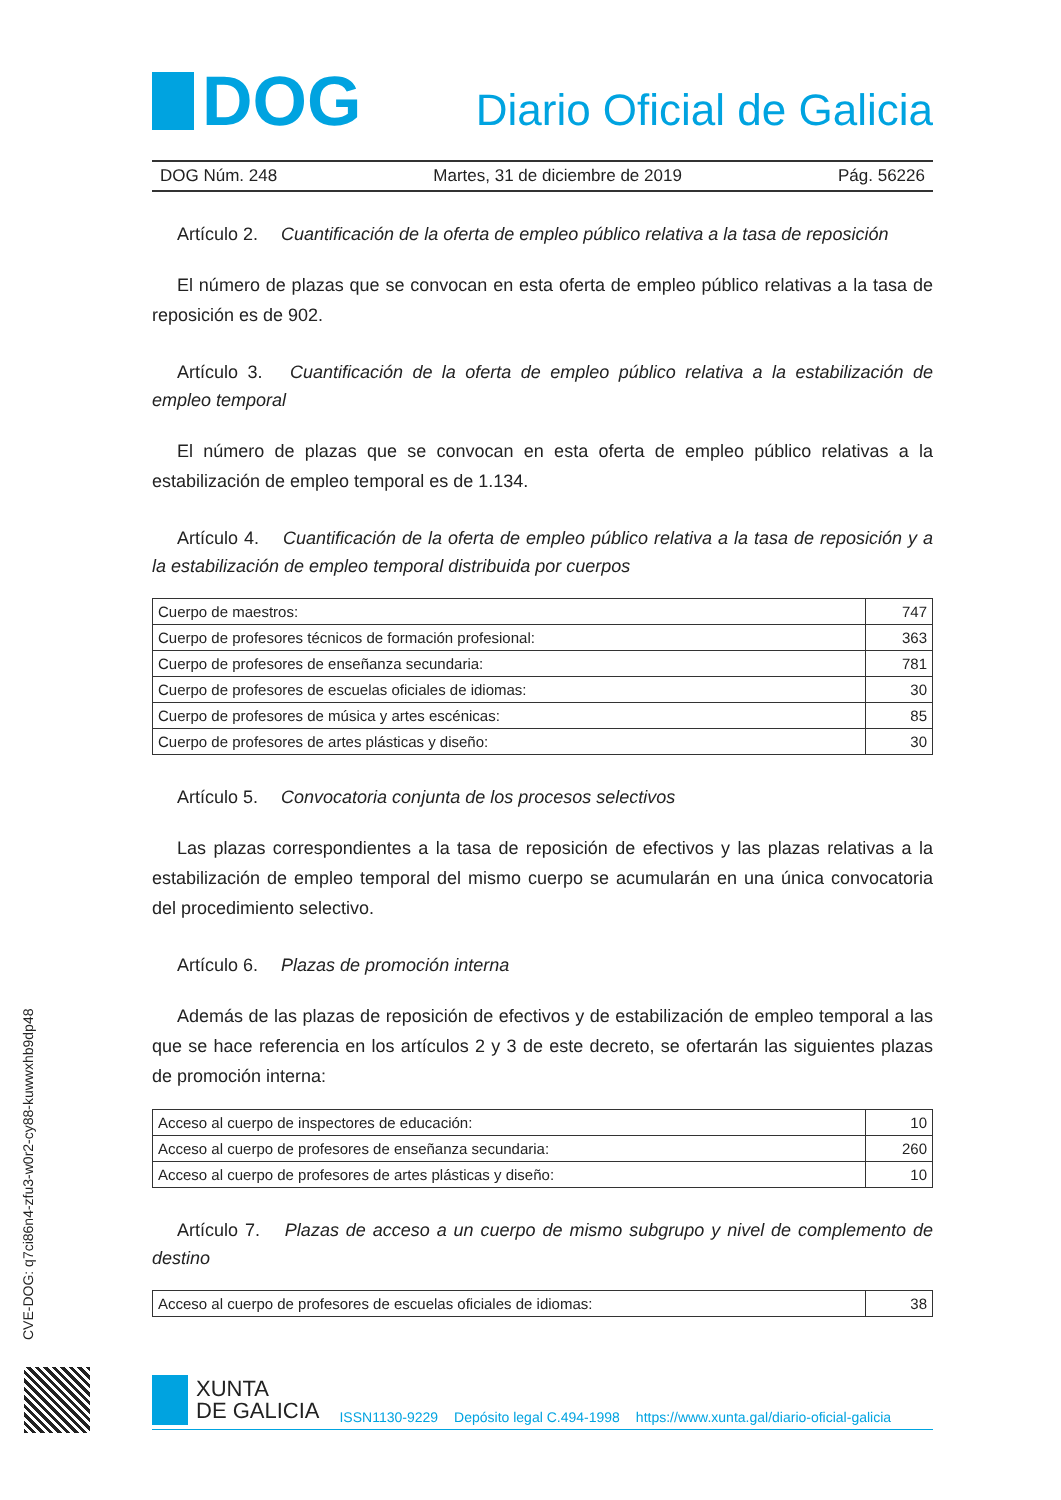DOG
Diario Oficial de Galicia
DOG Núm. 248 Martes, 31 de diciembre de 2019 Pág. 56226
Artículo 2. Cuantificación de la oferta de empleo público relativa a la tasa de reposición
El número de plazas que se convocan en esta oferta de empleo público relativas a la tasa de reposición es de 902.
Artículo 3. Cuantificación de la oferta de empleo público relativa a la estabilización de empleo temporal
El número de plazas que se convocan en esta oferta de empleo público relativas a la estabilización de empleo temporal es de 1.134.
Artículo 4. Cuantificación de la oferta de empleo público relativa a la tasa de reposición y a la estabilización de empleo temporal distribuida por cuerpos
| Cuerpo de maestros: | 747 |
| Cuerpo de profesores técnicos de formación profesional: | 363 |
| Cuerpo de profesores de enseñanza secundaria: | 781 |
| Cuerpo de profesores de escuelas oficiales de idiomas: | 30 |
| Cuerpo de profesores de música y artes escénicas: | 85 |
| Cuerpo de profesores de artes plásticas y diseño: | 30 |
Artículo 5. Convocatoria conjunta de los procesos selectivos
Las plazas correspondientes a la tasa de reposición de efectivos y las plazas relativas a la estabilización de empleo temporal del mismo cuerpo se acumularán en una única convocatoria del procedimiento selectivo.
Artículo 6. Plazas de promoción interna
Además de las plazas de reposición de efectivos y de estabilización de empleo temporal a las que se hace referencia en los artículos 2 y 3 de este decreto, se ofertarán las siguientes plazas de promoción interna:
| Acceso al cuerpo de inspectores de educación: | 10 |
| Acceso al cuerpo de profesores de enseñanza secundaria: | 260 |
| Acceso al cuerpo de profesores de artes plásticas y diseño: | 10 |
Artículo 7. Plazas de acceso a un cuerpo de mismo subgrupo y nivel de complemento de destino
| Acceso al cuerpo de profesores de escuelas oficiales de idiomas: | 38 |
CVE-DOG: q7ci86n4-zfu3-w0r2-cy88-kuwwxhb9dp48
XUNTA
DE GALICIA
ISSN1130-9229 Depósito legal C.494-1998 https://www.xunta.gal/diario-oficial-galicia